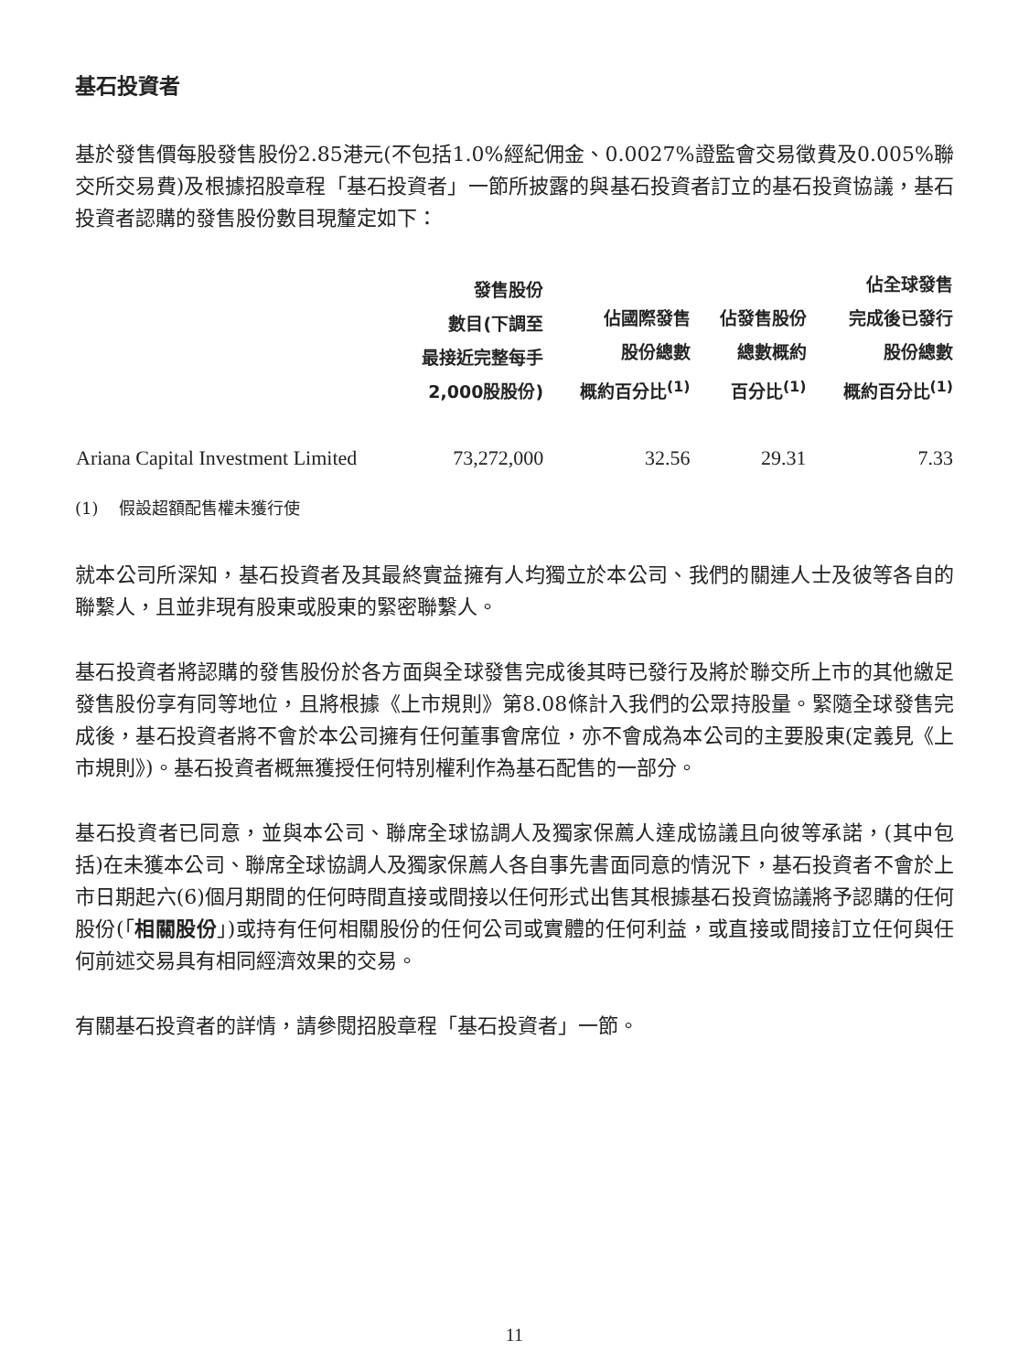基石投資者
基於發售價每股發售股份2.85港元(不包括1.0%經紀佣金、0.0027%證監會交易徵費及0.005%聯交所交易費)及根據招股章程「基石投資者」一節所披露的與基石投資者訂立的基石投資協議，基石投資者認購的發售股份數目現釐定如下：
| | 發售股份 數目(下調至 最接近完整每手 2,000股股份) | 佔國際發售 股份總數 概約百分比<sup>(1)</sup> | 佔發售股份 總數概約 百分比<sup>(1)</sup> | 佔全球發售 完成後已發行 股份總數 概約百分比<sup>(1)</sup> |
| --- | --- | --- | --- | --- |
| Ariana Capital Investment Limited | 73,272,000 | 32.56 | 29.31 | 7.33 |
(1) 假設超額配售權未獲行使
就本公司所深知，基石投資者及其最終實益擁有人均獨立於本公司、我們的關連人士及彼等各自的聯繫人，且並非現有股東或股東的緊密聯繫人。
基石投資者將認購的發售股份於各方面與全球發售完成後其時已發行及將於聯交所上市的其他繳足發售股份享有同等地位，且將根據《上市規則》第8.08條計入我們的公眾持股量。緊隨全球發售完成後，基石投資者將不會於本公司擁有任何董事會席位，亦不會成為本公司的主要股東(定義見《上市規則》)。基石投資者概無獲授任何特別權利作為基石配售的一部分。
基石投資者已同意，並與本公司、聯席全球協調人及獨家保薦人達成協議且向彼等承諾，(其中包括)在未獲本公司、聯席全球協調人及獨家保薦人各自事先書面同意的情況下，基石投資者不會於上市日期起六(6)個月期間的任何時間直接或間接以任何形式出售其根據基石投資協議將予認購的任何股份(「相關股份」)或持有任何相關股份的任何公司或實體的任何利益，或直接或間接訂立任何與任何前述交易具有相同經濟效果的交易。
有關基石投資者的詳情，請參閱招股章程「基石投資者」一節。
11